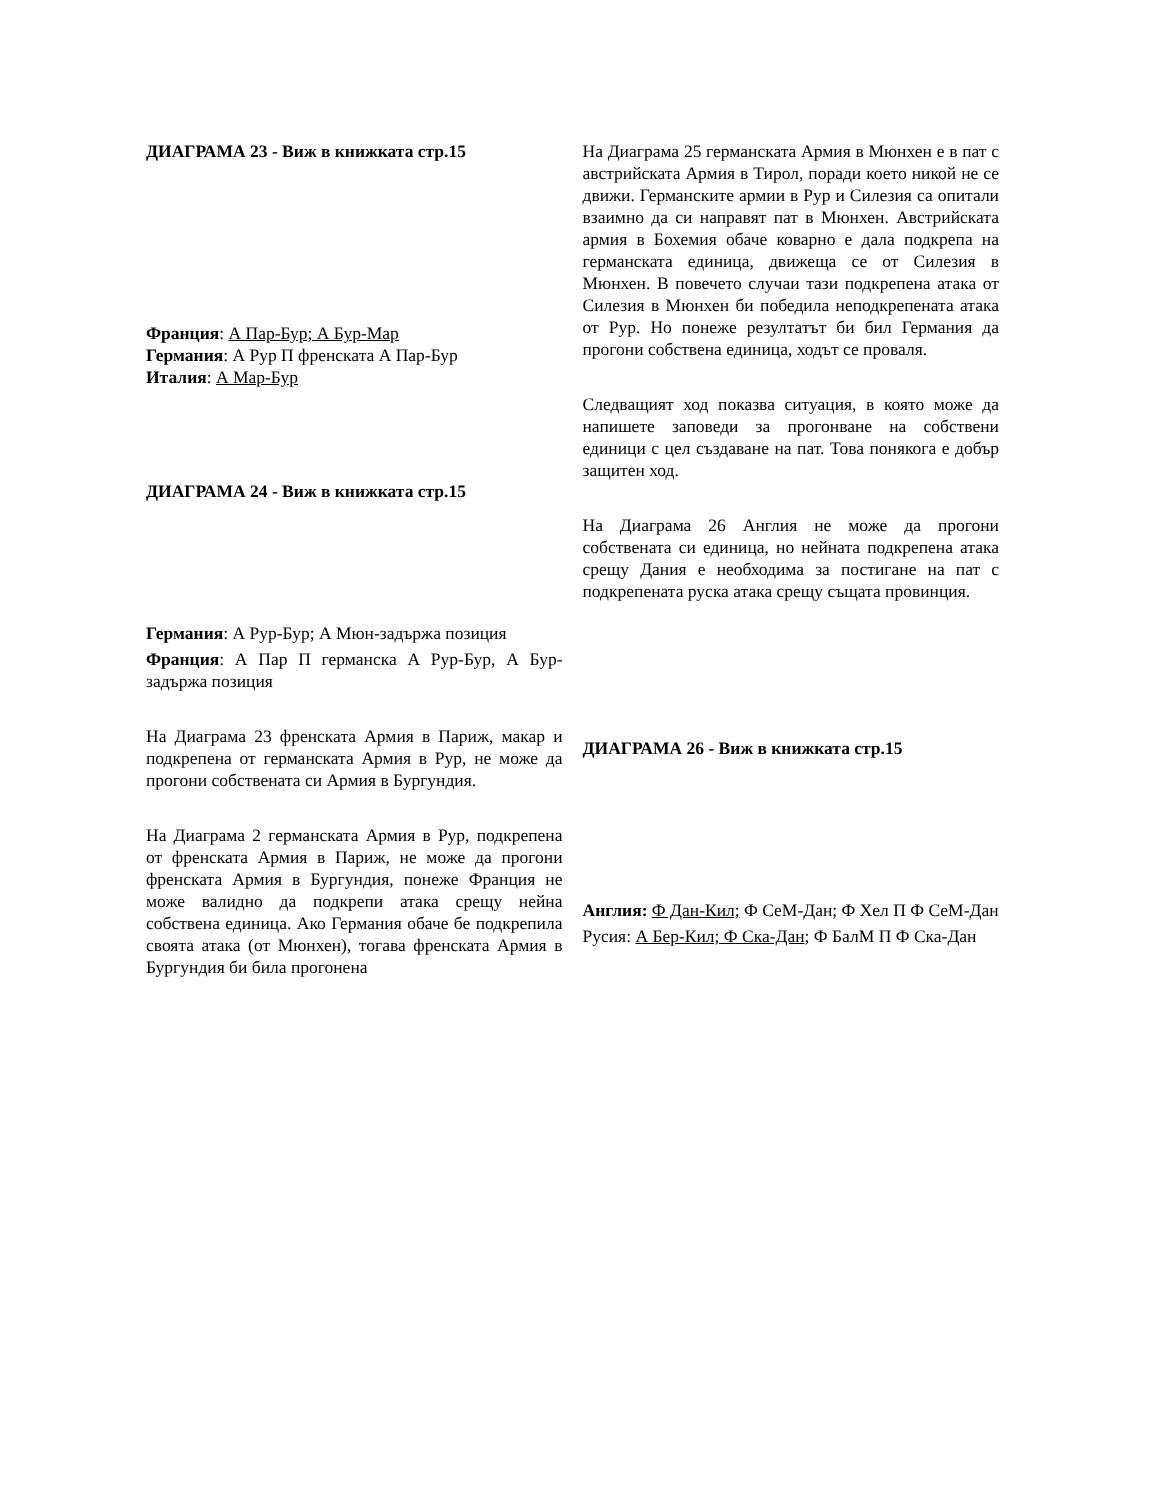ДИАГРАМА 23 - Виж в книжката стр.15
Франция: А Пар-Бур; А Бур-Мар
Германия: А Рур П френската А Пар-Бур
Италия: А Мар-Бур
ДИАГРАМА 24 - Виж в книжката стр.15
Германия: А Рур-Бур; А Мюн-задържа позиция
Франция: А Пар П германска А Рур-Бур, А Бур-задържа позиция
На Диаграма 23 френската Армия в Париж, макар и подкрепена от германската Армия в Рур, не може да прогони собствената си Армия в Бургундия.
На Диаграма 2 германската Армия в Рур, подкрепена от френската Армия в Париж, не може да прогони френската Армия в Бургундия, понеже Франция не може валидно да подкрепи атака срещу нейна собствена единица. Ако Германия обаче бе подкрепила своята атака (от Мюнхен), тогава френската Армия в Бургундия би била прогонена
На Диаграма 25 германската Армия в Мюнхен е в пат с австрийската Армия в Тирол, поради което никой не се движи. Германските армии в Рур и Силезия са опитали взаимно да си направят пат в Мюнхен. Австрийската армия в Бохемия обаче коварно е дала подкрепа на германската единица, движеща се от Силезия в Мюнхен. В повечето случаи тази подкрепена атака от Силезия в Мюнхен би победила неподкрепената атака от Рур. Но понеже резултатът би бил Германия да прогони собствена единица, ходът се проваля.
Следващият ход показва ситуация, в която може да напишете заповеди за прогонване на собствени единици с цел създаване на пат. Това понякога е добър защитен ход.
На Диаграма 26 Англия не може да прогони собствената си единица, но нейната подкрепена атака срещу Дания е необходима за постигане на пат с подкрепената руска атака срещу същата провинция.
ДИАГРАМА 26 - Виж в книжката стр.15
Англия: Ф Дан-Кил; Ф СеМ-Дан; Ф Хел П Ф СеМ-Дан
Русия: А Бер-Кил; Ф Ска-Дан; Ф БалМ П Ф Ска-Дан